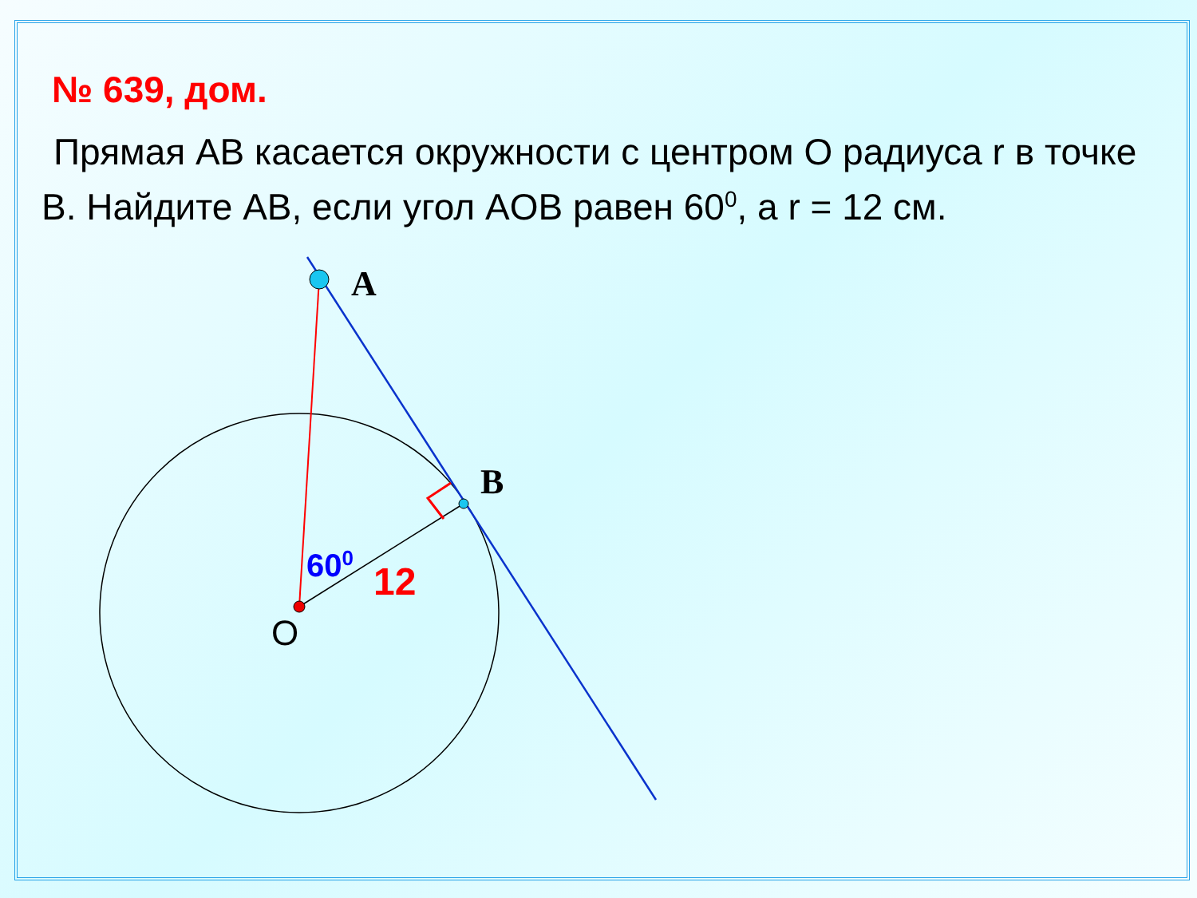№ 639, дом.
Прямая AB касается окружности с центром O радиуса r в точке B. Найдите AB, если угол AOB равен 60<sup>0</sup>, a r = 12 см.
A
B
O
600
12